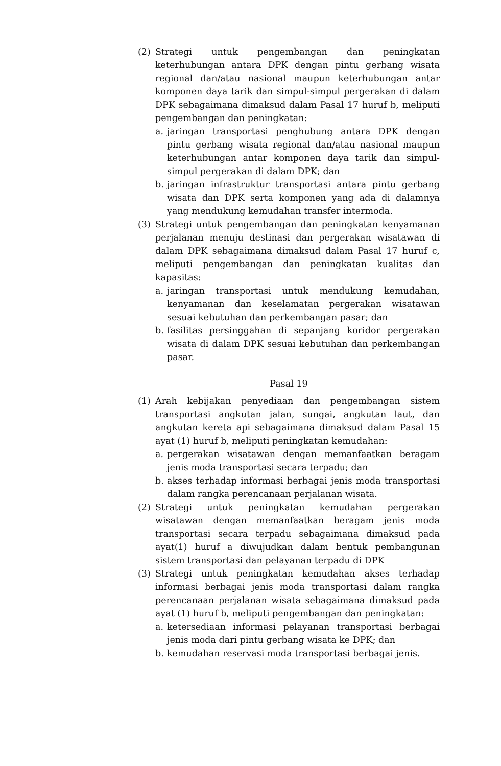(2) Strategi untuk pengembangan dan peningkatan keterhubungan antara DPK dengan pintu gerbang wisata regional dan/atau nasional maupun keterhubungan antar komponen daya tarik dan simpul-simpul pergerakan di dalam DPK sebagaimana dimaksud dalam Pasal 17 huruf b, meliputi pengembangan dan peningkatan:
a. jaringan transportasi penghubung antara DPK dengan pintu gerbang wisata regional dan/atau nasional maupun keterhubungan antar komponen daya tarik dan simpul-simpul pergerakan di dalam DPK; dan
b. jaringan infrastruktur transportasi antara pintu gerbang wisata dan DPK serta komponen yang ada di dalamnya yang mendukung kemudahan transfer intermoda.
(3) Strategi untuk pengembangan dan peningkatan kenyamanan perjalanan menuju destinasi dan pergerakan wisatawan di dalam DPK sebagaimana dimaksud dalam Pasal 17 huruf c, meliputi pengembangan dan peningkatan kualitas dan kapasitas:
a. jaringan transportasi untuk mendukung kemudahan, kenyamanan dan keselamatan pergerakan wisatawan sesuai kebutuhan dan perkembangan pasar; dan
b. fasilitas persinggahan di sepanjang koridor pergerakan wisata di dalam DPK sesuai kebutuhan dan perkembangan pasar.
Pasal 19
(1) Arah kebijakan penyediaan dan pengembangan sistem transportasi angkutan jalan, sungai, angkutan laut, dan angkutan kereta api sebagaimana dimaksud dalam Pasal 15 ayat (1) huruf b, meliputi peningkatan kemudahan:
a. pergerakan wisatawan dengan memanfaatkan beragam jenis moda transportasi secara terpadu; dan
b. akses terhadap informasi berbagai jenis moda transportasi dalam rangka perencanaan perjalanan wisata.
(2) Strategi untuk peningkatan kemudahan pergerakan wisatawan dengan memanfaatkan beragam jenis moda transportasi secara terpadu sebagaimana dimaksud pada ayat(1) huruf a diwujudkan dalam bentuk pembangunan sistem transportasi dan pelayanan terpadu di DPK
(3) Strategi untuk peningkatan kemudahan akses terhadap informasi berbagai jenis moda transportasi dalam rangka perencanaan perjalanan wisata sebagaimana dimaksud pada ayat (1) huruf b, meliputi pengembangan dan peningkatan:
a. ketersediaan informasi pelayanan transportasi berbagai jenis moda dari pintu gerbang wisata ke DPK; dan
b. kemudahan reservasi moda transportasi berbagai jenis.